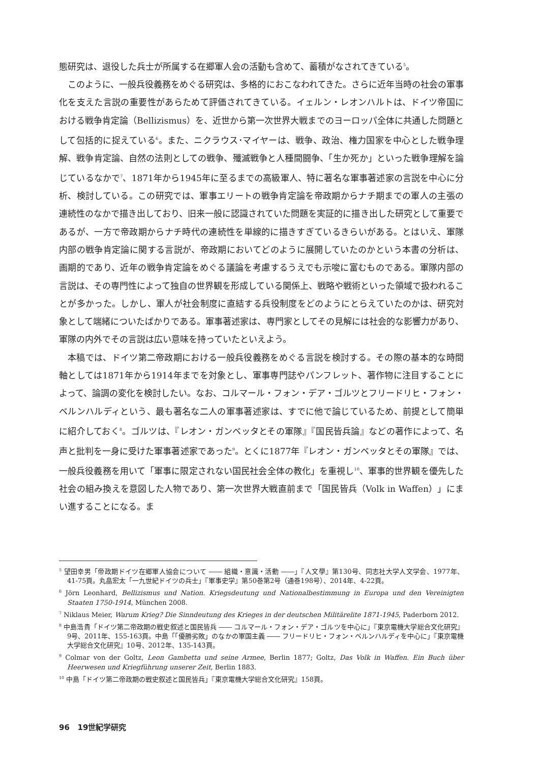態研究は、退役した兵士が所属する在郷軍人会の活動も含めて、蓄積がなされてきている<sup>5</sup>。
このように、一般兵役義務をめぐる研究は、多格的におこなわれてきた。さらに近年当時の社会の軍事化を支えた言説の重要性があらためて評価されてきている。イェルン・レオンハルトは、ドイツ帝国における戦争肯定論（Bellizismus）を、近世から第一次世界大戦までのヨーロッパ全体に共通した問題として包括的に捉えている<sup>6</sup>。また、ニクラウス･マイヤーは、戦争、政治、権力国家を中心とした戦争理解、戦争肯定論、自然の法則としての戦争、殲滅戦争と人種間闘争、「生か死か」といった戦争理解を論じているなかで<sup>7</sup>、1871年から1945年に至るまでの高級軍人、特に著名な軍事著述家の言説を中心に分析、検討している。この研究では、軍事エリートの戦争肯定論を帝政期からナチ期までの軍人の主張の連続性のなかで描き出しており、旧来一般に認識されていた問題を実証的に描き出した研究として重要であるが、一方で帝政期からナチ時代の連続性を単線的に描きすぎているきらいがある。とはいえ、軍隊内部の戦争肯定論に関する言説が、帝政期においてどのように展開していたのかという本書の分析は、画期的であり、近年の戦争肯定論をめぐる議論を考慮するうえでも示唆に富むものである。軍隊内部の言説は、その専門性によって独自の世界観を形成している関係上、戦略や戦術といった領域で扱われることが多かった。しかし、軍人が社会制度に直結する兵役制度をどのようにとらえていたのかは、研究対象として端緒についたばかりである。軍事著述家は、専門家としてその見解には社会的な影響力があり、軍隊の内外でその言説は広い意味を持っていたといえよう。
本稿では、ドイツ第二帝政期における一般兵役義務をめぐる言説を検討する。その際の基本的な時間軸としては1871年から1914年までを対象とし、軍事専門誌やパンフレット、著作物に注目することによって、論調の変化を検討したい。なお、コルマール・フォン・デア・ゴルツとフリードリヒ・フォン・ベルンハルディという、最も著名な二人の軍事著述家は、すでに他で論じているため、前提として簡単に紹介しておく<sup>8</sup>。ゴルツは、『レオン・ガンベッタとその軍隊』『国民皆兵論』などの著作によって、名声と批判を一身に受けた軍事著述家であった<sup>9</sup>。とくに1877年『レオン・ガンベッタとその軍隊』では、一般兵役義務を用いて「軍事に限定されない国民社会全体の教化」を重視し<sup>10</sup>、軍事的世界観を優先した社会の組み換えを意図した人物であり、第一次世界大戦直前まで「国民皆兵（Volk in Waffen）」にまい進することになる。ま
<sup>5</sup> 望田幸男「帝政期ドイツ在郷軍人協会について ―― 組織・意識・活動 ――」『人文學』第130号、同志社大学人文学会、1977年、41-75頁。丸畠宏太「一九世紀ドイツの兵士」『軍事史学』第50巻第2号（通巻198号）、2014年、4-22頁。
<sup>6</sup> Jörn Leonhard, Bellizismus und Nation. Kriegsdeutung und Nationalbestimmung in Europa und den Vereinigten Staaten 1750-1914, München 2008.
<sup>7</sup> Niklaus Meier, Warum Krieg? Die Sinndeutung des Krieges in der deutschen Militärelite 1871-1945, Paderborn 2012.
<sup>8</sup> 中島浩貴「ドイツ第二帝政期の戦史叙述と国民皆兵 ―― コルマール・フォン・デア・ゴルツを中心に」『東京電機大学総合文化研究』9号、2011年、155-163頁。中島「「優勝劣敗」のなかの軍国主義 ―― フリードリヒ・フォン・ベルンハルディを中心に」『東京電機大学総合文化研究』10号、2012年、135-143頁。
<sup>9</sup> Colmar von der Goltz, Leon Gambetta und seine Armee, Berlin 1877; Goltz, Das Volk in Waffen. Ein Buch über Heerwesen und Kriegführung unserer Zeit, Berlin 1883.
<sup>10</sup> 中島「ドイツ第二帝政期の戦史叙述と国民皆兵」『東京電機大学総合文化研究』158頁。
96 19世紀学研究